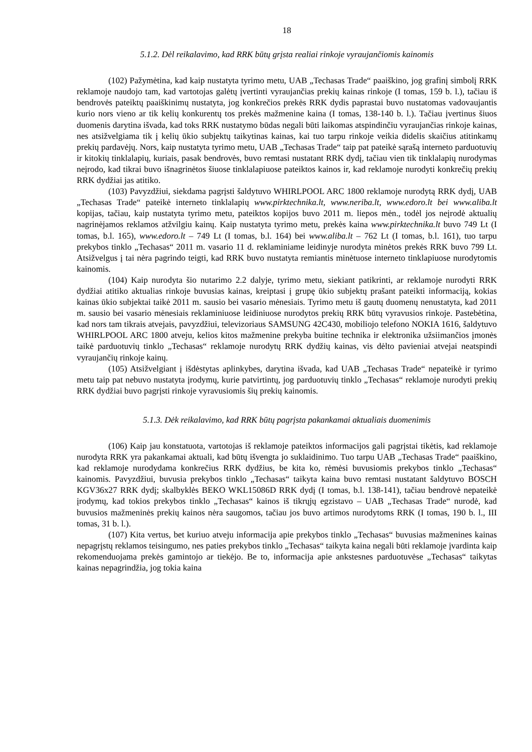18
5.1.2. Dėl reikalavimo, kad RRK būtų grįsta realiai rinkoje vyraujančiomis kainomis
(102) Pažymėtina, kad kaip nustatyta tyrimo metu, UAB „Techasas Trade“ paaiškino, jog grafinį simbolį RRK reklamoje naudojo tam, kad vartotojas galėtų įvertinti vyraujančias prekių kainas rinkoje (I tomas, 159 b. l.), tačiau iš bendrovės pateiktų paaiškinimų nustatyta, jog konkrečios prekės RRK dydis paprastai buvo nustatomas vadovaujantis kurio nors vieno ar tik kelių konkurentų tos prekės mažmenine kaina (I tomas, 138-140 b. l.). Tačiau įvertinus šiuos duomenis darytina išvada, kad toks RRK nustatymo būdas negali būti laikomas atspindinčiu vyraujančias rinkoje kainas, nes atsižvelgiama tik į kelių ūkio subjektų taikytinas kainas, kai tuo tarpu rinkoje veikia didelis skaičius atitinkamų prekių pardavėjų. Nors, kaip nustatyta tyrimo metu, UAB „Techasas Trade“ taip pat pateikė sąrašą interneto parduotuvių ir kitokių tinklalapių, kuriais, pasak bendrovės, buvo remtasi nustatant RRK dydį, tačiau vien tik tinklalapių nurodymas neįrodo, kad tikrai buvo išnagrinėtos šiuose tinklalapiuose pateiktos kainos ir, kad reklamoje nurodyti konkrečių prekių RRK dydžiai jas atitiko.
(103) Pavyzdžiui, siekdama pagrįsti šaldytuvo WHIRLPOOL ARC 1800 reklamoje nurodytą RRK dydį, UAB „Techasas Trade“ pateikė interneto tinklalapių www.pirktechnika.lt, www.neriba.lt, www.edoro.lt bei www.aliba.lt kopijas, tačiau, kaip nustatyta tyrimo metu, pateiktos kopijos buvo 2011 m. liepos mėn., todėl jos neįrodė aktualių nagrinėjamos reklamos atžvilgiu kainų. Kaip nustatyta tyrimo metu, prekės kaina www.pirktechnika.lt buvo 749 Lt (I tomas, b.l. 165), www.edoro.lt – 749 Lt (I tomas, b.l. 164) bei www.aliba.lt – 762 Lt (I tomas, b.l. 161), tuo tarpu prekybos tinklo „Techasas“ 2011 m. vasario 11 d. reklaminiame leidinyje nurodyta minėtos prekės RRK buvo 799 Lt. Atsižvelgus į tai nėra pagrindo teigti, kad RRK buvo nustatyta remiantis minėtuose interneto tinklapiuose nurodytomis kainomis.
(104) Kaip nurodyta šio nutarimo 2.2 dalyje, tyrimo metu, siekiant patikrinti, ar reklamoje nurodyti RRK dydžiai atitiko aktualias rinkoje buvusias kainas, kreiptasi į grupę ūkio subjektų prašant pateikti informaciją, kokias kainas ūkio subjektai taikė 2011 m. sausio bei vasario mėnesiais. Tyrimo metu iš gautų duomenų nenustatyta, kad 2011 m. sausio bei vasario mėnesiais reklaminiuose leidiniuose nurodytos prekių RRK būtų vyravusios rinkoje. Pastebėtina, kad nors tam tikrais atvejais, pavyzdžiui, televizoriaus SAMSUNG 42C430, mobiliojo telefono NOKIA 1616, šaldytuvo WHIRLPOOL ARC 1800 atveju, kelios kitos mažmenine prekyba buitine technika ir elektronika užsiimančios įmonės taikė parduotuvių tinklo „Techasas“ reklamoje nurodytų RRK dydžių kainas, vis dėlto pavieniai atvejai neatspindi vyraujančių rinkoje kainų.
(105) Atsižvelgiant į išdėstytas aplinkybes, darytina išvada, kad UAB „Techasas Trade“ nepateikė ir tyrimo metu taip pat nebuvo nustatyta įrodymų, kurie patvirtintų, jog parduotuvių tinklo „Techasas“ reklamoje nurodyti prekių RRK dydžiai buvo pagrįsti rinkoje vyravusiomis šių prekių kainomis.
5.1.3. Dėk reikalavimo, kad RRK būtų pagrįsta pakankamai aktualiais duomenimis
(106) Kaip jau konstatuota, vartotojas iš reklamoje pateiktos informacijos gali pagrįstai tikėtis, kad reklamoje nurodyta RRK yra pakankamai aktuali, kad būtų išvengta jo suklaidinimo. Tuo tarpu UAB „Techasas Trade“ paaiškino, kad reklamoje nurodydama konkrečius RRK dydžius, be kita ko, rėmėsi buvusiomis prekybos tinklo „Techasas“ kainomis. Pavyzdžiui, buvusia prekybos tinklo „Techasas“ taikyta kaina buvo remtasi nustatant šaldytuvo BOSCH KGV36x27 RRK dydį; skalbyklės BEKO WKL15086D RRK dydį (I tomas, b.l. 138-141), tačiau bendrovė nepateikė įrodymų, kad tokios prekybos tinklo „Techasas“ kainos iš tikrųjų egzistavo – UAB „Techasas Trade“ nurodė, kad buvusios mažmeninės prekių kainos nėra saugomos, tačiau jos buvo artimos nurodytoms RRK (I tomas, 190 b. l., III tomas, 31 b. l.).
(107) Kita vertus, bet kuriuo atveju informacija apie prekybos tinklo „Techasas“ buvusias mažmenines kainas nepagrįstų reklamos teisingumo, nes paties prekybos tinklo „Techasas“ taikyta kaina negali būti reklamoje įvardinta kaip rekomenduojama prekės gamintojo ar tiekėjo. Be to, informacija apie ankstesnes parduotuvėse „Techasas“ taikytas kainas nepagrindžia, jog tokia kaina